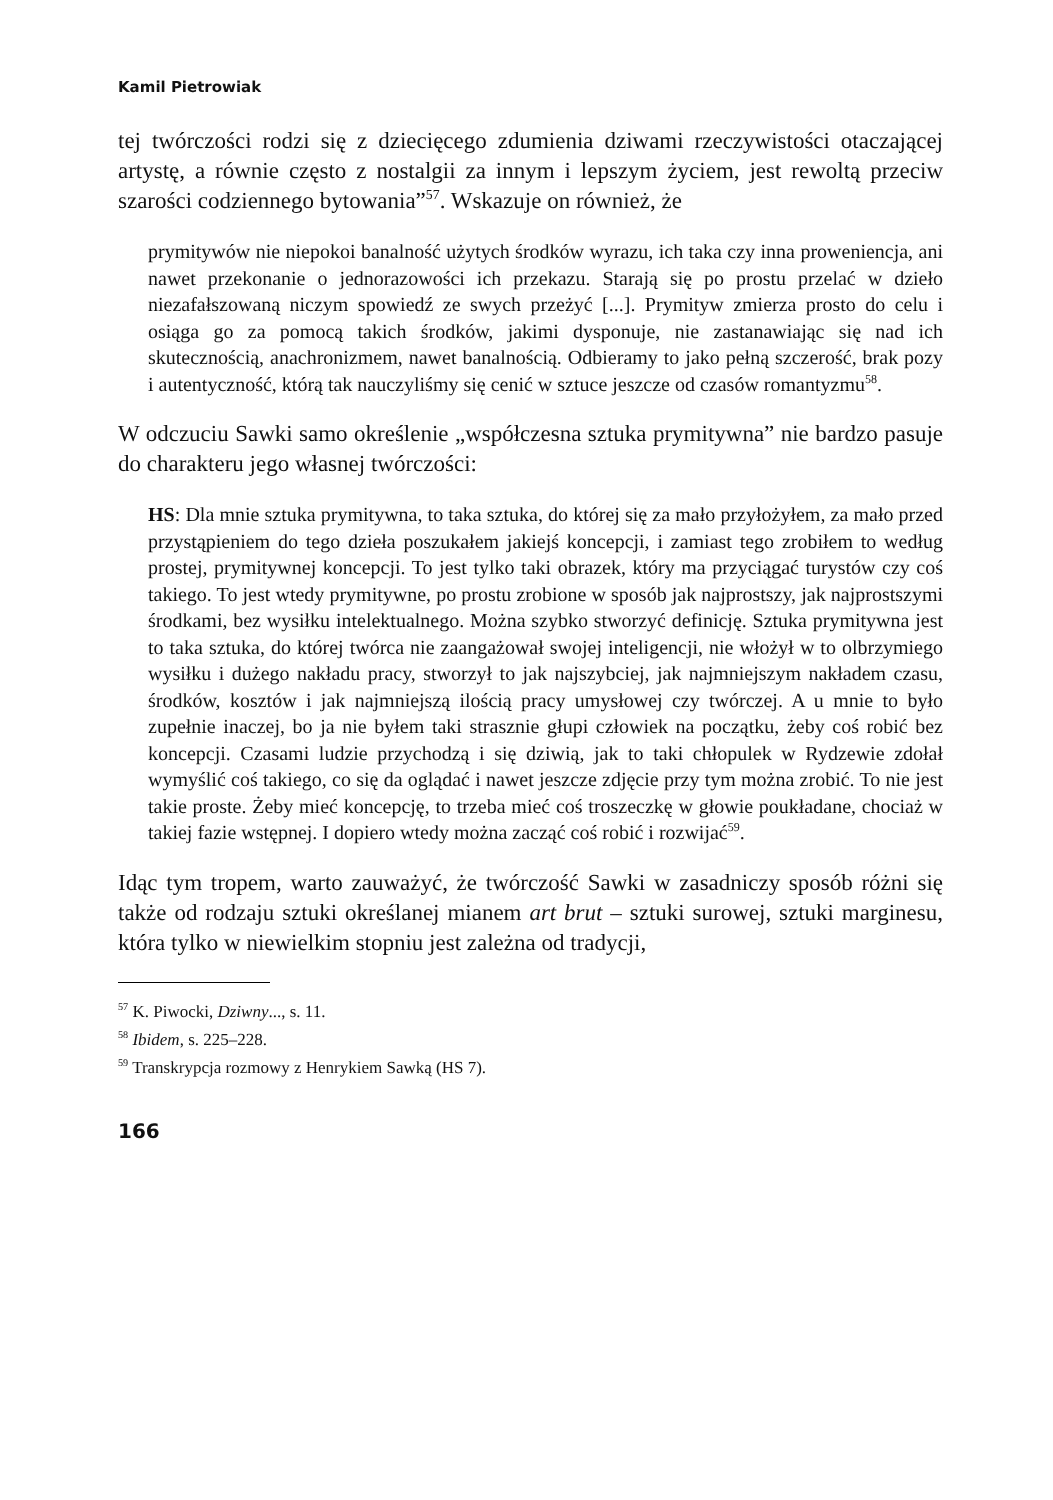Kamil Pietrowiak
tej twórczości rodzi się z dziecięcego zdumienia dziwami rzeczywistości otaczającej artystę, a równie często z nostalgii za innym i lepszym życiem, jest rewoltą przeciw szarości codziennego bytowania”<sup>57</sup>. Wskazuje on również, że
prymitywów nie niepokoi banalność użytych środków wyrazu, ich taka czy inna proweniencja, ani nawet przekonanie o jednorazowości ich przekazu. Starają się po prostu przelać w dzieło niezafałszowaną niczym spowiedź ze swych przeżyć [...]. Prymityw zmierza prosto do celu i osiąga go za pomocą takich środków, jakimi dysponuje, nie zastanawiając się nad ich skutecznością, anachronizmem, nawet banalnością. Odbieramy to jako pełną szczerość, brak pozy i autentyczność, którą tak nauczyliśmy się cenić w sztuce jeszcze od czasów romantyzmu<sup>58</sup>.
W odczuciu Sawki samo określenie „współczesna sztuka prymitywna” nie bardzo pasuje do charakteru jego własnej twórczości:
HS: Dla mnie sztuka prymitywna, to taka sztuka, do której się za mało przyłożyłem, za mało przed przystąpieniem do tego dzieła poszukałem jakiejś koncepcji, i zamiast tego zrobiłem to według prostej, prymitywnej koncepcji. To jest tylko taki obrazek, który ma przyciągać turystów czy coś takiego. To jest wtedy prymitywne, po prostu zrobione w sposób jak najprostszy, jak najprostszymi środkami, bez wysiłku intelektualnego. Można szybko stworzyć definicję. Sztuka prymitywna jest to taka sztuka, do której twórca nie zaangażował swojej inteligencji, nie włożył w to olbrzymiego wysiłku i dużego nakładu pracy, stworzył to jak najszybciej, jak najmniejszym nakładem czasu, środków, kosztów i jak najmniejszą ilością pracy umysłowej czy twórczej. A u mnie to było zupełnie inaczej, bo ja nie byłem taki strasznie głupi człowiek na początku, żeby coś robić bez koncepcji. Czasami ludzie przychodzą i się dziwią, jak to taki chłopulek w Rydzewie zdołał wymyślić coś takiego, co się da oglądać i nawet jeszcze zdjęcie przy tym można zrobić. To nie jest takie proste. Żeby mieć koncepcję, to trzeba mieć coś troszeczkę w głowie poukładane, chociaż w takiej fazie wstępnej. I dopiero wtedy można zacząć coś robić i rozwijać<sup>59</sup>.
Idąc tym tropem, warto zauważyć, że twórczość Sawki w zasadniczy sposób różni się także od rodzaju sztuki określanej mianem art brut – sztuki surowej, sztuki marginesu, która tylko w niewielkim stopniu jest zależna od tradycji,
<sup>57</sup> K. Piwocki, Dziwny..., s. 11.
<sup>58</sup> Ibidem, s. 225–228.
<sup>59</sup> Transkrypcja rozmowy z Henrykiem Sawką (HS 7).
166